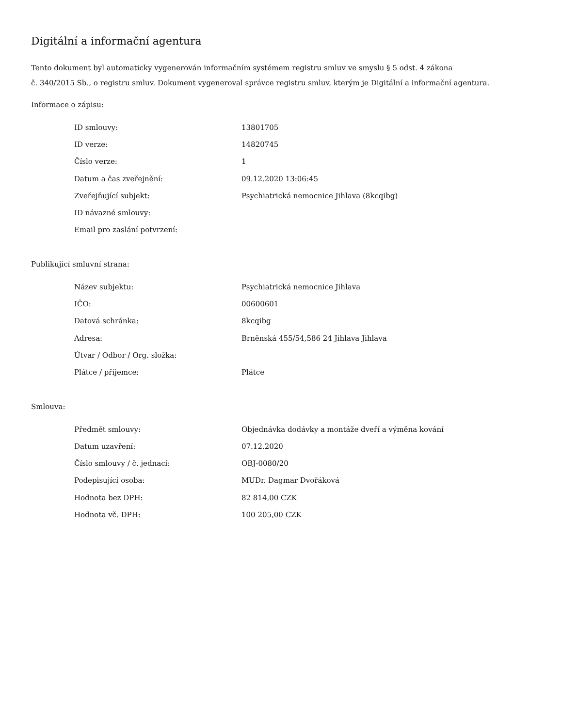Digitální a informační agentura
Tento dokument byl automaticky vygenerován informačním systémem registru smluv ve smyslu § 5 odst. 4 zákona
č. 340/2015 Sb., o registru smluv. Dokument vygeneroval správce registru smluv, kterým je Digitální a informační agentura.
Informace o zápisu:
| ID smlouvy: | 13801705 |
| ID verze: | 14820745 |
| Číslo verze: | 1 |
| Datum a čas zveřejnění: | 09.12.2020 13:06:45 |
| Zveřejňující subjekt: | Psychiatrická nemocnice Jihlava (8kcqibg) |
| ID návazné smlouvy: | |
| Email pro zaslání potvrzení: | |
Publikující smluvní strana:
| Název subjektu: | Psychiatrická nemocnice Jihlava |
| IČO: | 00600601 |
| Datová schránka: | 8kcqibg |
| Adresa: | Brněnská 455/54,586 24 Jihlava Jihlava |
| Útvar / Odbor / Org. složka: | |
| Plátce / příjemce: | Plátce |
Smlouva:
| Předmět smlouvy: | Objednávka dodávky a montáže dveří a výměna kování |
| Datum uzavření: | 07.12.2020 |
| Číslo smlouvy / č. jednací: | OBJ-0080/20 |
| Podepisující osoba: | MUDr. Dagmar Dvořáková |
| Hodnota bez DPH: | 82 814,00 CZK |
| Hodnota vč. DPH: | 100 205,00 CZK |